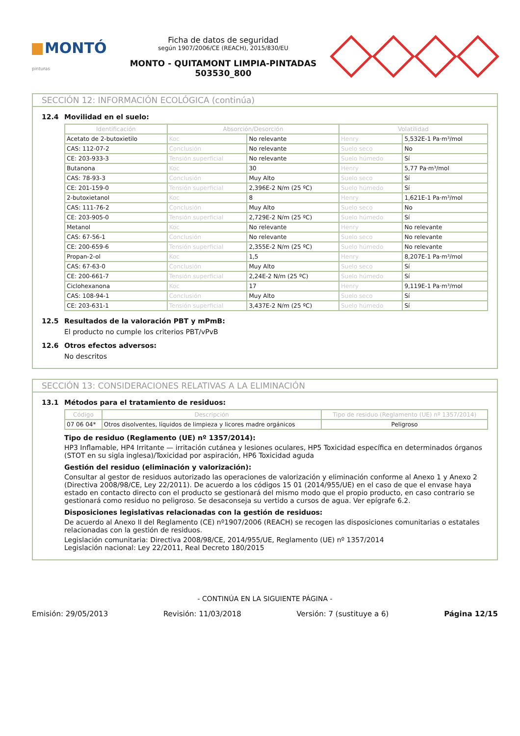MONTÓ pinturas
Ficha de datos de seguridad
según 1907/2006/CE (REACH), 2015/830/EU
MONTO - QUITAMONT LIMPIA-PINTADAS
503530_800
SECCIÓN 12: INFORMACIÓN ECOLÓGICA (continúa)
12.4 Movilidad en el suelo:
| Identificación | Absorción/Desorción | | Volatilidad | |
| --- | --- | --- | --- | --- |
| Acetato de 2-butoxietilo | Koc | No relevante | Henry | 5,532E-1 Pa·m³/mol |
| CAS: 112-07-2 | Conclusión | No relevante | Suelo seco | No |
| CE: 203-933-3 | Tensión superficial | No relevante | Suelo húmedo | Sí |
| Butanona | Koc | 30 | Henry | 5,77 Pa·m³/mol |
| CAS: 78-93-3 | Conclusión | Muy Alto | Suelo seco | Sí |
| CE: 201-159-0 | Tensión superficial | 2,396E-2 N/m (25 ºC) | Suelo húmedo | Sí |
| 2-butoxietanol | Koc | 8 | Henry | 1,621E-1 Pa·m³/mol |
| CAS: 111-76-2 | Conclusión | Muy Alto | Suelo seco | No |
| CE: 203-905-0 | Tensión superficial | 2,729E-2 N/m (25 ºC) | Suelo húmedo | Sí |
| Metanol | Koc | No relevante | Henry | No relevante |
| CAS: 67-56-1 | Conclusión | No relevante | Suelo seco | No relevante |
| CE: 200-659-6 | Tensión superficial | 2,355E-2 N/m (25 ºC) | Suelo húmedo | No relevante |
| Propan-2-ol | Koc | 1,5 | Henry | 8,207E-1 Pa·m³/mol |
| CAS: 67-63-0 | Conclusión | Muy Alto | Suelo seco | Sí |
| CE: 200-661-7 | Tensión superficial | 2,24E-2 N/m (25 ºC) | Suelo húmedo | Sí |
| Ciclohexanona | Koc | 17 | Henry | 9,119E-1 Pa·m³/mol |
| CAS: 108-94-1 | Conclusión | Muy Alto | Suelo seco | Sí |
| CE: 203-631-1 | Tensión superficial | 3,437E-2 N/m (25 ºC) | Suelo húmedo | Sí |
12.5 Resultados de la valoración PBT y mPmB:
El producto no cumple los criterios PBT/vPvB
12.6 Otros efectos adversos:
No descritos
SECCIÓN 13: CONSIDERACIONES RELATIVAS A LA ELIMINACIÓN
13.1 Métodos para el tratamiento de residuos:
| Código | Descripción | Tipo de residuo (Reglamento (UE) nº 1357/2014) |
| --- | --- | --- |
| 07 06 04* | Otros disolventes, líquidos de limpieza y licores madre orgánicos | Peligroso |
Tipo de residuo (Reglamento (UE) nº 1357/2014):
HP3 Inflamable, HP4 Irritante — irritación cutánea y lesiones oculares, HP5 Toxicidad específica en determinados órganos (STOT en su sigla inglesa)/Toxicidad por aspiración, HP6 Toxicidad aguda
Gestión del residuo (eliminación y valorización):
Consultar al gestor de residuos autorizado las operaciones de valorización y eliminación conforme al Anexo 1 y Anexo 2 (Directiva 2008/98/CE, Ley 22/2011). De acuerdo a los códigos 15 01 (2014/955/UE) en el caso de que el envase haya estado en contacto directo con el producto se gestionará del mismo modo que el propio producto, en caso contrario se gestionará como residuo no peligroso. Se desaconseja su vertido a cursos de agua. Ver epígrafe 6.2.
Disposiciones legislativas relacionadas con la gestión de residuos:
De acuerdo al Anexo II del Reglamento (CE) nº1907/2006 (REACH) se recogen las disposiciones comunitarias o estatales relacionadas con la gestión de residuos.
Legislación comunitaria: Directiva 2008/98/CE, 2014/955/UE, Reglamento (UE) nº 1357/2014
Legislación nacional: Ley 22/2011, Real Decreto 180/2015
- CONTINÚA EN LA SIGUIENTE PÁGINA -
Emisión: 29/05/2013 Revisión: 11/03/2018 Versión: 7 (sustituye a 6) Página 12/15